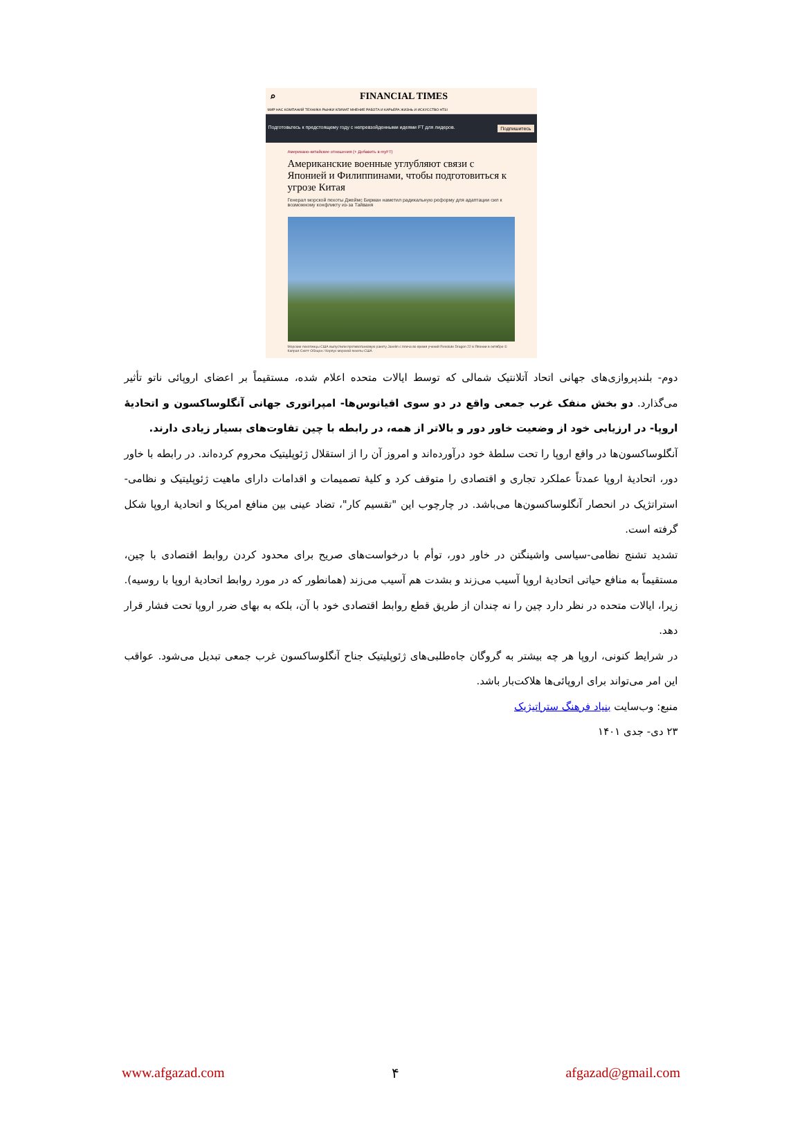⌕ FINANCIAL TIMES
МИР НАС КОМПАНИЙ ТЕХНИКА РЫНКИ КЛИМАТ МНЕНИЕ РАБОТА И КАРЬЕРА ЖИЗНЬ И ИСКУССТВО HTSI
Подготовьтесь к предстоящему году с непревзойденными идеями FT для лидеров. Подпишитесь
Американо-китайские отношения (+ Добавить в myFT)
Американские военные углубляют связи с Японией и Филиппинами, чтобы подготовиться к угрозе Китая
Генерал морской пехоты Джеймс Бирман наметил радикальную реформу для адаптации сил к возможному конфликту из-за Тайваня
Морские пехотинцы США выпустили противотанковую ракету Javelin с плеча во время учений Resolute Dragon 22 в Японии в октябре © Капрал Скотт Обоцон / Корпус морской пехоты США
دوم- بلندپروازی‌های جهانی اتحاد آتلانتیک شمالی که توسط ایالات متحده اعلام شده، مستقیماً بر اعضای اروپائی ناتو تأثیر می‌گذارد. دو بخش منفک غرب جمعی واقع در دو سوی اقیانوس‌ها- امپراتوری جهانی آنگلوساکسون و اتحادیهٔ اروپا- در ارزیابی خود از وضعیت خاور دور و بالاتر از همه، در رابطه با چین تفاوت‌های بسیار زیادی دارند.
آنگلوساکسون‌ها در واقع اروپا را تحت سلطهٔ خود درآورده‌اند و امروز آن را از استقلال ژئوپلیتیک محروم کرده‌اند. در رابطه با خاور دور، اتحادیهٔ اروپا عمدتاً عملکرد تجاری و اقتصادی را متوقف کرد و کلیهٔ تصمیمات و اقدامات دارای ماهیت ژئوپلیتیک و نظامی-استراتژیک در انحصار آنگلوساکسون‌ها می‌باشد. در چارچوب این "تقسیم کار"، تضاد عینی بین منافع امریکا و اتحادیهٔ اروپا شکل گرفته است.
تشدید تشنج نظامی-سیاسی واشینگتن در خاور دور، توأم با درخواست‌های صریح برای محدود کردن روابط اقتصادی با چین، مستقیماً به منافع حیاتی اتحادیهٔ اروپا آسیب می‌زند و بشدت هم آسیب می‌زند (همانطور که در مورد روابط اتحادیهٔ اروپا با روسیه). زیرا، ایالات متحده در نظر دارد چین را نه چندان از طریق قطع روابط اقتصادی خود با آن، بلکه به بهای ضرر اروپا تحت فشار قرار دهد.
در شرایط کنونی، اروپا هر چه بیشتر به گروگان جاه‌طلبی‌های ژئوپلیتیک جناح آنگلوساکسون غرب جمعی تبدیل می‌شود. عواقب این امر می‌تواند برای اروپائی‌ها هلاکت‌بار باشد.
منبع: وب‌سایت بنیاد فرهنگ ستراتیژیک
۲۳ دی- جدی ۱۴۰۱
www.afgazad.com ۴ afgazad@gmail.com